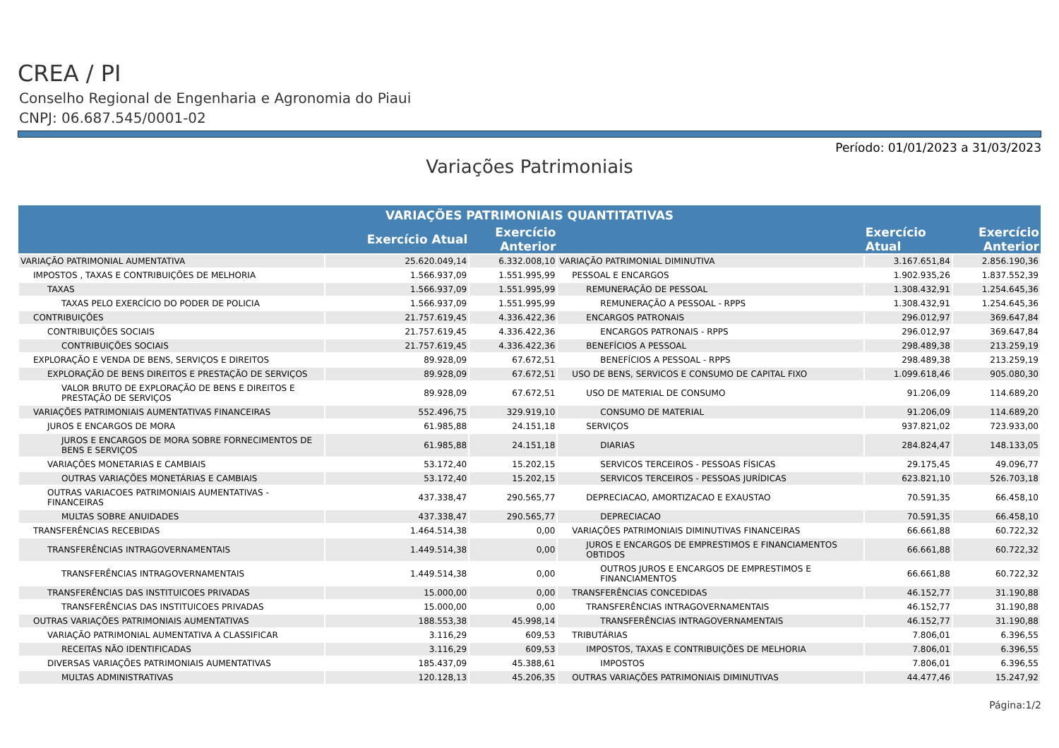CREA / PI
Conselho Regional de Engenharia e Agronomia do Piaui
CNPJ: 06.687.545/0001-02
Período: 01/01/2023 a 31/03/2023
Variações Patrimoniais
| VARIAÇÕES PATRIMONIAIS QUANTITATIVAS | | | | | |
| --- | --- | --- | --- | --- | --- |
| | Exercício Atual | Exercício Anterior | | Exercício Atual | Exercício Anterior |
| VARIAÇÃO PATRIMONIAL AUMENTATIVA | 25.620.049,14 | 6.332.008,10 | VARIAÇÃO PATRIMONIAL DIMINUTIVA | 3.167.651,84 | 2.856.190,36 |
| IMPOSTOS , TAXAS E CONTRIBUIÇÕES DE MELHORIA | 1.566.937,09 | 1.551.995,99 | PESSOAL E ENCARGOS | 1.902.935,26 | 1.837.552,39 |
| TAXAS | 1.566.937,09 | 1.551.995,99 | REMUNERAÇÃO DE PESSOAL | 1.308.432,91 | 1.254.645,36 |
| TAXAS PELO EXERCÍCIO DO PODER DE POLICIA | 1.566.937,09 | 1.551.995,99 | REMUNERAÇÃO A PESSOAL - RPPS | 1.308.432,91 | 1.254.645,36 |
| CONTRIBUIÇÕES | 21.757.619,45 | 4.336.422,36 | ENCARGOS PATRONAIS | 296.012,97 | 369.647,84 |
| CONTRIBUIÇÕES SOCIAIS | 21.757.619,45 | 4.336.422,36 | ENCARGOS PATRONAIS - RPPS | 296.012,97 | 369.647,84 |
| CONTRIBUIÇÕES SOCIAIS | 21.757.619,45 | 4.336.422,36 | BENEFÍCIOS A PESSOAL | 298.489,38 | 213.259,19 |
| EXPLORAÇÃO E VENDA DE BENS, SERVIÇOS E DIREITOS | 89.928,09 | 67.672,51 | BENEFÍCIOS A PESSOAL - RPPS | 298.489,38 | 213.259,19 |
| EXPLORAÇÃO DE BENS DIREITOS E PRESTAÇÃO DE SERVIÇOS | 89.928,09 | 67.672,51 | USO DE BENS, SERVICOS E CONSUMO DE CAPITAL FIXO | 1.099.618,46 | 905.080,30 |
| VALOR BRUTO DE EXPLORAÇÃO DE BENS E DIREITOS E PRESTAÇÃO DE SERVIÇOS | 89.928,09 | 67.672,51 | USO DE MATERIAL DE CONSUMO | 91.206,09 | 114.689,20 |
| VARIAÇÕES PATRIMONIAIS AUMENTATIVAS FINANCEIRAS | 552.496,75 | 329.919,10 | CONSUMO DE MATERIAL | 91.206,09 | 114.689,20 |
| JUROS E ENCARGOS DE MORA | 61.985,88 | 24.151,18 | SERVIÇOS | 937.821,02 | 723.933,00 |
| JUROS E ENCARGOS DE MORA SOBRE FORNECIMENTOS DE BENS E SERVIÇOS | 61.985,88 | 24.151,18 | DIARIAS | 284.824,47 | 148.133,05 |
| VARIAÇÕES MONETARIAS E CAMBIAIS | 53.172,40 | 15.202,15 | SERVICOS TERCEIROS - PESSOAS FÍSICAS | 29.175,45 | 49.096,77 |
| OUTRAS VARIAÇÕES MONETÁRIAS E CAMBIAIS | 53.172,40 | 15.202,15 | SERVICOS TERCEIROS - PESSOAS JURÍDICAS | 623.821,10 | 526.703,18 |
| OUTRAS VARIACOES PATRIMONIAIS AUMENTATIVAS - FINANCEIRAS | 437.338,47 | 290.565,77 | DEPRECIACAO, AMORTIZACAO E EXAUSTAO | 70.591,35 | 66.458,10 |
| MULTAS SOBRE ANUIDADES | 437.338,47 | 290.565,77 | DEPRECIACAO | 70.591,35 | 66.458,10 |
| TRANSFERÊNCIAS RECEBIDAS | 1.464.514,38 | 0,00 | VARIAÇÕES PATRIMONIAIS DIMINUTIVAS FINANCEIRAS | 66.661,88 | 60.722,32 |
| TRANSFERÊNCIAS INTRAGOVERNAMENTAIS | 1.449.514,38 | 0,00 | JUROS E ENCARGOS DE EMPRESTIMOS E FINANCIAMENTOS OBTIDOS | 66.661,88 | 60.722,32 |
| TRANSFERÊNCIAS INTRAGOVERNAMENTAIS | 1.449.514,38 | 0,00 | OUTROS JUROS E ENCARGOS DE EMPRESTIMOS E FINANCIAMENTOS | 66.661,88 | 60.722,32 |
| TRANSFERÊNCIAS DAS INSTITUICOES PRIVADAS | 15.000,00 | 0,00 | TRANSFERÊNCIAS CONCEDIDAS | 46.152,77 | 31.190,88 |
| TRANSFERÊNCIAS DAS INSTITUICOES PRIVADAS | 15.000,00 | 0,00 | TRANSFERÊNCIAS INTRAGOVERNAMENTAIS | 46.152,77 | 31.190,88 |
| OUTRAS VARIAÇÕES PATRIMONIAIS AUMENTATIVAS | 188.553,38 | 45.998,14 | TRANSFERÊNCIAS INTRAGOVERNAMENTAIS | 46.152,77 | 31.190,88 |
| VARIAÇÃO PATRIMONIAL AUMENTATIVA A CLASSIFICAR | 3.116,29 | 609,53 | TRIBUTÁRIAS | 7.806,01 | 6.396,55 |
| RECEITAS NÃO IDENTIFICADAS | 3.116,29 | 609,53 | IMPOSTOS, TAXAS E CONTRIBUIÇÕES DE MELHORIA | 7.806,01 | 6.396,55 |
| DIVERSAS VARIAÇÕES PATRIMONIAIS AUMENTATIVAS | 185.437,09 | 45.388,61 | IMPOSTOS | 7.806,01 | 6.396,55 |
| MULTAS ADMINISTRATIVAS | 120.128,13 | 45.206,35 | OUTRAS VARIAÇÕES PATRIMONIAIS DIMINUTIVAS | 44.477,46 | 15.247,92 |
Página:1/2